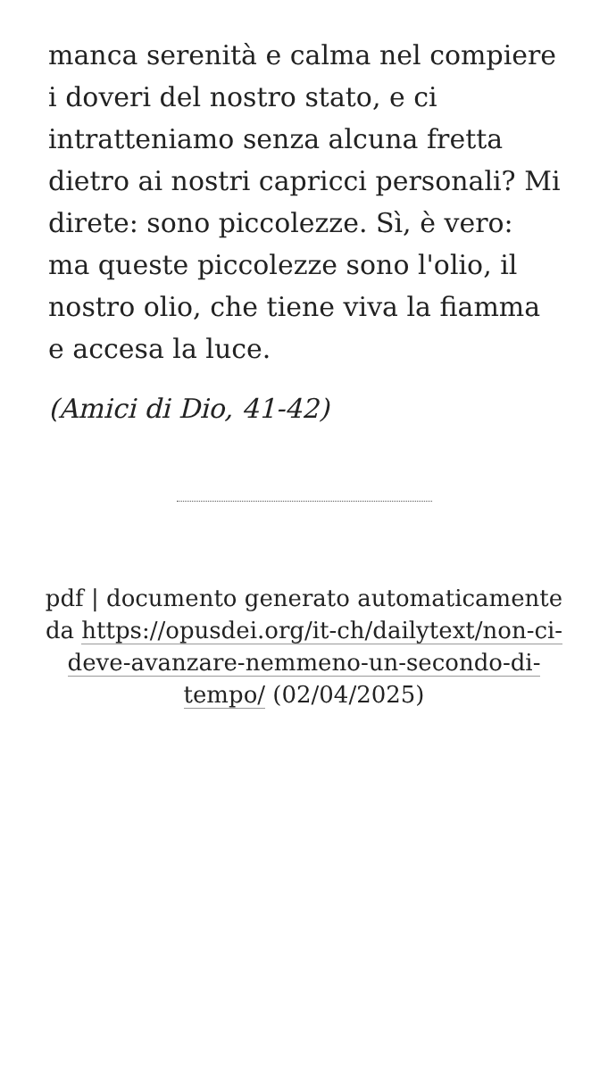manca serenità e calma nel compiere i doveri del nostro stato, e ci intratteniamo senza alcuna fretta dietro ai nostri capricci personali? Mi direte: sono piccolezze. Sì, è vero: ma queste piccolezze sono l'olio, il nostro olio, che tiene viva la fiamma e accesa la luce.
(Amici di Dio, 41-42)
pdf | documento generato automaticamente da https://opusdei.org/it-ch/dailytext/non-ci-deve-avanzare-nemmeno-un-secondo-di-tempo/ (02/04/2025)